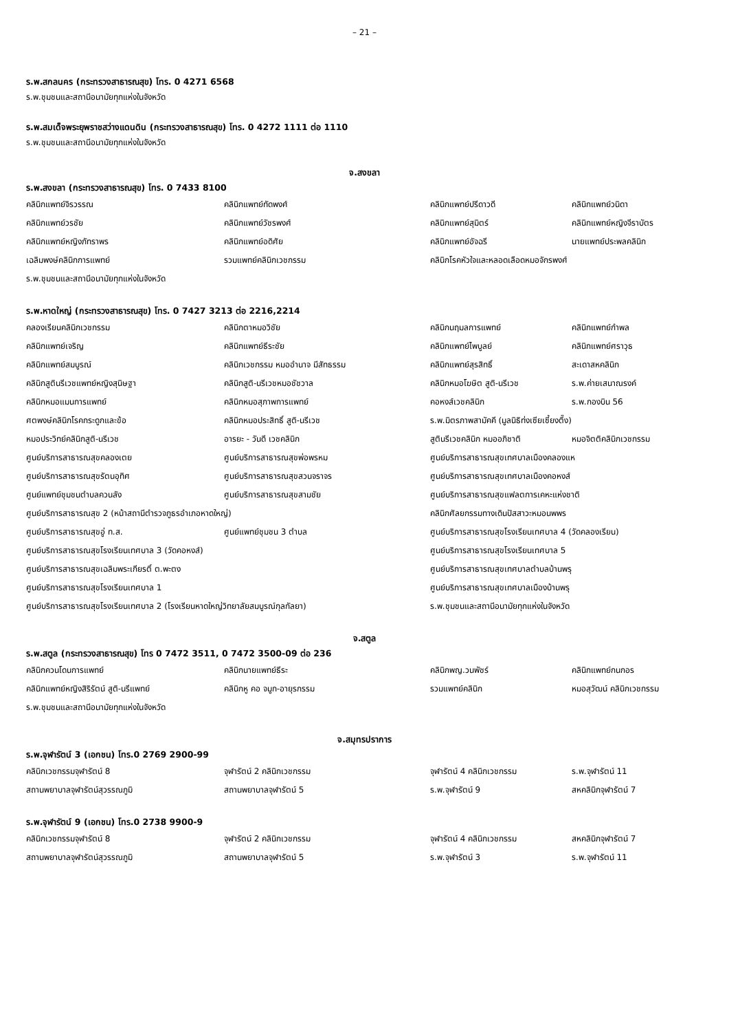– 21 –
ร.พ.สกลนคร (กระทรวงสาธารณสุข) โทร. 0 4271 6568
ร.พ.ชุมชนและสถานีอนามัยทุกแห่งในจังหวัด
ร.พ.สมเด็จพระยุพราชสว่างแดนดิน (กระทรวงสาธารณสุข) โทร. 0 4272 1111 ต่อ 1110
ร.พ.ชุมชนและสถานีอนามัยทุกแห่งในจังหวัด
จ.สงขลา
ร.พ.สงขลา (กระทรวงสาธารณสุข) โทร. 0 7433 8100
| คลินิกแพทย์จิรวรรณ | คลินิกแพทย์ทัดพงศ์ | คลินิกแพทย์ปรีดาวดี | คลินิกแพทย์วนิดา |
| คลินิกแพทย์วรชัย | คลินิกแพทย์วัชรพงศ์ | คลินิกแพทย์สุมิตร์ | คลินิกแพทย์หญิงจีราบัตร |
| คลินิกแพทย์หญิงภัทราพร | คลินิกแพทย์อดิศัย | คลินิกแพทย์อัจฉรี | นายแพทย์ประพลคลินิก |
| เฉลิมพงษ์คลินิกการแพทย์ | รวมแพทย์คลินิกเวชกรรม | คลินิกโรคหัวใจและหลอดเลือดหมอจักรพงศ์ | |
| ร.พ.ชุมชนและสถานีอนามัยทุกแห่งในจังหวัด | | | |
ร.พ.หาดใหญ่ (กระทรวงสาธารณสุข) โทร. 0 7427 3213 ต่อ 2216,2214
| คลองเรียนคลินิกเวชกรรม | คลินิกตาหมอวิชัย | คลินิกนฤมลการแพทย์ | คลินิกแพทย์กำพล |
| คลินิกแพทย์เจริญ | คลินิกแพทย์ธีระชัย | คลินิกแพทย์ไพบูลย์ | คลินิกแพทย์ศราวุธ |
| คลินิกแพทย์สมบูรณ์ | คลินิกเวชกรรม หมออำนาจ มีสัทธรรม | คลินิกแพทย์สุรสิทธิ์ | สะเดาสหคลินิก |
| คลินิกสูตินรีเวชแพทย์หญิงสุนิษฐา | คลินิกสูติ-นรีเวชหมอชัชวาล | คลินิกหมอโฆษิต สูติ-นรีเวช | ร.พ.ค่ายเสนาณรงค์ |
| คลินิกหมอแมนการแพทย์ | คลินิกหมอสุภาพการแพทย์ | คอหงส์เวชคลินิก | ร.พ.กองบิน 56 |
| ศตพงษ์คลินิกโรคกระดูกและข้อ | คลินิกหมอประสิทธิ์ สูติ-นรีเวช | ร.พ.มิตรภาพสามัคคี (มูลนิธิท่งเซียเซี้ยงตึ๊ง) | |
| หมอประวิทย์คลินิกสูติ-นรีเวช | อารยะ - วันดี เวชคลินิก | สูตินรีเวชคลินิก หมออภิชาติ | หมอจิตติคลินิกเวชกรรม |
| ศูนย์บริการสาธารณสุขคลองเตย | ศูนย์บริการสาธารณสุขพ่อพรหม | ศูนย์บริการสาธารณสุขเทศบาลเมืองคลองแห | |
| ศูนย์บริการสาธารณสุขรัตนอุทิศ | ศูนย์บริการสาธารณสุขสวนจราจร | ศูนย์บริการสาธารณสุขเทศบาลเมืองคอหงส์ | |
| ศูนย์แพทย์ชุมชนตำบลควนลัง | ศูนย์บริการสาธารณสุขสามชัย | ศูนย์บริการสาธารณสุขแฟลตการเคหะแห่งชาติ | |
| ศูนย์บริการสาธารณสุข 2 (หน้าสถานีตำรวจภูธรอำเภอหาดใหญ่) | | คลินิกศัลยกรรมทางเดินปัสสาวะหมอนพพร | |
| ศูนย์บริการสาธารณสุขอู่ ท.ส. | ศูนย์แพทย์ชุมชน 3 ตำบล | ศูนย์บริการสาธารณสุขโรงเรียนเทศบาล 4 (วัดคลองเรียน) | |
| ศูนย์บริการสาธารณสุขโรงเรียนเทศบาล 3 (วัดคอหงส์) | | ศูนย์บริการสาธารณสุขโรงเรียนเทศบาล 5 | |
| ศูนย์บริการสาธารณสุขเฉลิมพระเกียรติ์ ต.พะตง | | ศูนย์บริการสาธารณสุขเทศบาลตำบลบ้านพรุ | |
| ศูนย์บริการสาธารณสุขโรงเรียนเทศบาล 1 | | ศูนย์บริการสาธารณสุขเทศบาลเมืองบ้านพรุ | |
| ศูนย์บริการสาธารณสุขโรงเรียนเทศบาล 2 (โรงเรียนหาดใหญ่วิทยาลัยสมบูรณ์กุลกัลยา) | | ร.พ.ชุมชนและสถานีอนามัยทุกแห่งในจังหวัด | |
จ.สตูล
ร.พ.สตูล (กระทรวงสาธารณสุข) โทร 0 7472 3511, 0 7472 3500-09 ต่อ 236
| คลินิกควนโดนการแพทย์ | คลินิกนายแพทย์ธีระ | คลินิกพญ.วนพัชร์ | คลินิกแพทย์กนกอร |
| คลินิกแพทย์หญิงสิริรัตน์ สูติ-นรีแพทย์ | คลินิกหู คอ จมูก-อายุรกรรม | รวมแพทย์คลินิก | หมอสุวัฒน์ คลินิกเวชกรรม |
| ร.พ.ชุมชนและสถานีอนามัยทุกแห่งในจังหวัด | | | |
จ.สมุทรปราการ
ร.พ.จุฬารัตน์ 3 (เอกชน) โทร.0 2769 2900-99
| คลินิกเวชกรรมจุฬารัตน์ 8 | จุฬารัตน์ 2 คลินิกเวชกรรม | จุฬารัตน์ 4 คลินิกเวชกรรม | ร.พ.จุฬารัตน์ 11 |
| สถานพยาบาลจุฬารัตน์สุวรรณภูมิ | สถานพยาบาลจุฬารัตน์ 5 | ร.พ.จุฬารัตน์ 9 | สหคลินิกจุฬารัตน์ 7 |
ร.พ.จุฬารัตน์ 9 (เอกชน) โทร.0 2738 9900-9
| คลินิกเวชกรรมจุฬารัตน์ 8 | จุฬารัตน์ 2 คลินิกเวชกรรม | จุฬารัตน์ 4 คลินิกเวชกรรม | สหคลินิกจุฬารัตน์ 7 |
| สถานพยาบาลจุฬารัตน์สุวรรณภูมิ | สถานพยาบาลจุฬารัตน์ 5 | ร.พ.จุฬารัตน์ 3 | ร.พ.จุฬารัตน์ 11 |